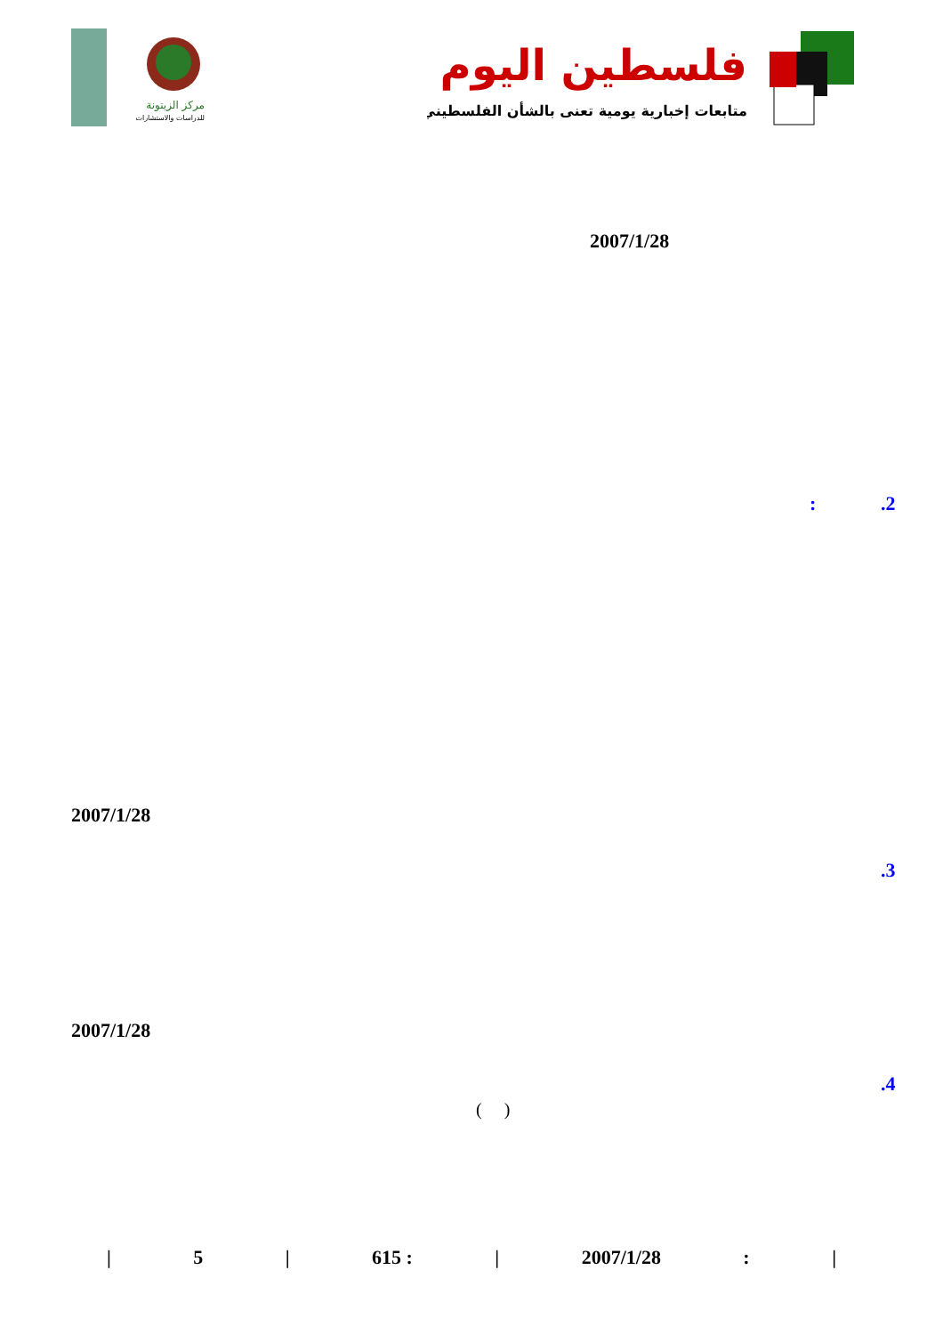فلسطين اليوم
متابعات إخبارية يومية تعنى بالشأن الفلسطيني
مركز الزيتونة
للدراسات والاستشارات
2007/1/28
.2
:
2007/1/28
.3
2007/1/28
.4
( )
| 5 | 615 : | 2007/1/28: |